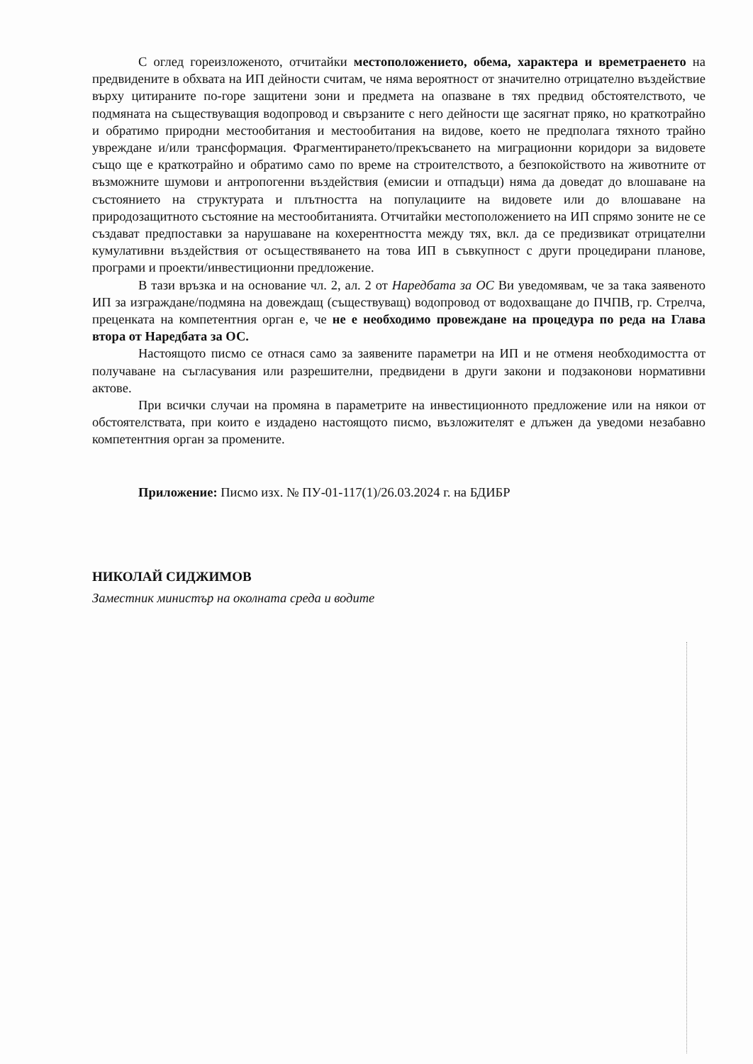С оглед гореизложеното, отчитайки местоположението, обема, характера и времетраенето на предвидените в обхвата на ИП дейности считам, че няма вероятност от значително отрицателно въздействие върху цитираните по-горе защитени зони и предмета на опазване в тях предвид обстоятелството, че подмяната на съществуващия водопровод и свързаните с него дейности ще засягнат пряко, но краткотрайно и обратимо природни местообитания и местообитания на видове, което не предполага тяхното трайно увреждане и/или трансформация. Фрагментирането/прекъсването на миграционни коридори за видовете също ще е краткотрайно и обратимо само по време на строителството, а безпокойството на животните от възможните шумови и антропогенни въздействия (емисии и отпадъци) няма да доведат до влошаване на състоянието на структурата и плътността на популациите на видовете или до влошаване на природозащитното състояние на местообитанията. Отчитайки местоположението на ИП спрямо зоните не се създават предпоставки за нарушаване на кохерентността между тях, вкл. да се предизвикат отрицателни кумулативни въздействия от осъществяването на това ИП в съвкупност с други процедирани планове, програми и проекти/инвестиционни предложение.
В тази връзка и на основание чл. 2, ал. 2 от Наредбата за ОС Ви уведомявам, че за така заявеното ИП за изграждане/подмяна на довеждащ (съществуващ) водопровод от водохващане до ПЧПВ, гр. Стрелча, преценката на компетентния орган е, че не е необходимо провеждане на процедура по реда на Глава втора от Наредбата за ОС.
Настоящото писмо се отнася само за заявените параметри на ИП и не отменя необходимостта от получаване на съгласувания или разрешителни, предвидени в други закони и подзаконови нормативни актове.
При всички случаи на промяна в параметрите на инвестиционното предложение или на някои от обстоятелствата, при които е издадено настоящото писмо, възложителят е длъжен да уведоми незабавно компетентния орган за промените.
Приложение: Писмо изх. № ПУ-01-117(1)/26.03.2024 г. на БДИБР
НИКОЛАЙ СИДЖИМОВ
Заместник министър на околната среда и водите